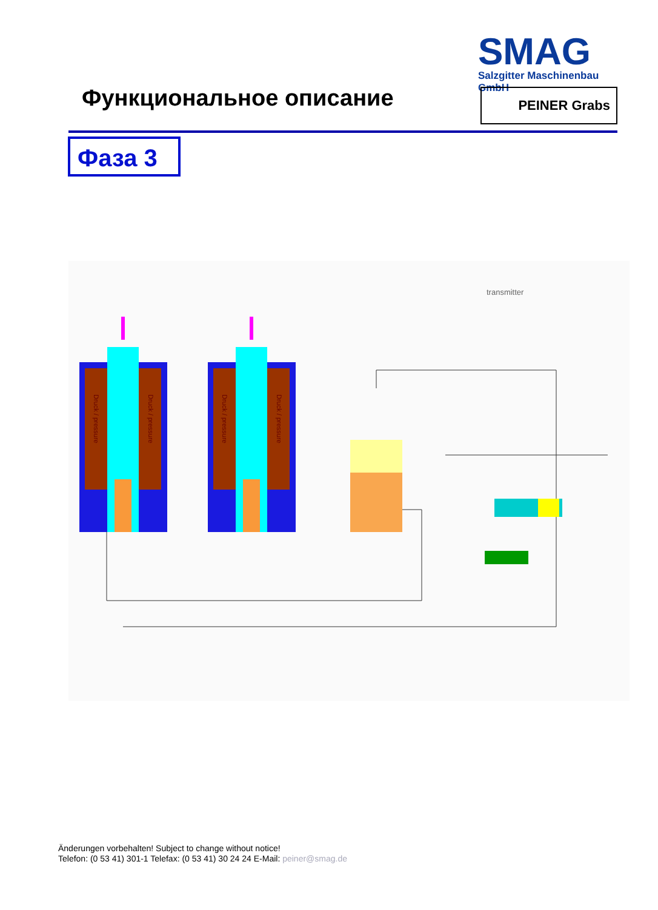SMAG
Salzgitter Maschinenbau GmbH
Функциональное описание PEINER Grabs
Фаза 3
transmitter
Druck / pressure
Druck / pressure
Druck / pressure
Druck / pressure
Änderungen vorbehalten! Subject to change without notice!
Telefon: (0 53 41) 301-1 Telefax: (0 53 41) 30 24 24 E-Mail: peiner@smag.de